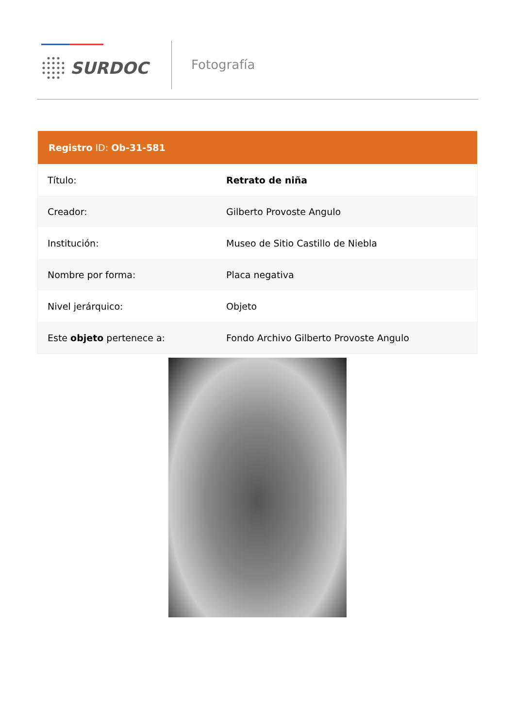SURDOC
Fotografía
| Registro ID: Ob-31-581 | |
| --- | --- |
| Título: | Retrato de niña |
| Creador: | Gilberto Provoste Angulo |
| Institución: | Museo de Sitio Castillo de Niebla |
| Nombre por forma: | Placa negativa |
| Nivel jerárquico: | Objeto |
| Este objeto pertenece a: | Fondo Archivo Gilberto Provoste Angulo |